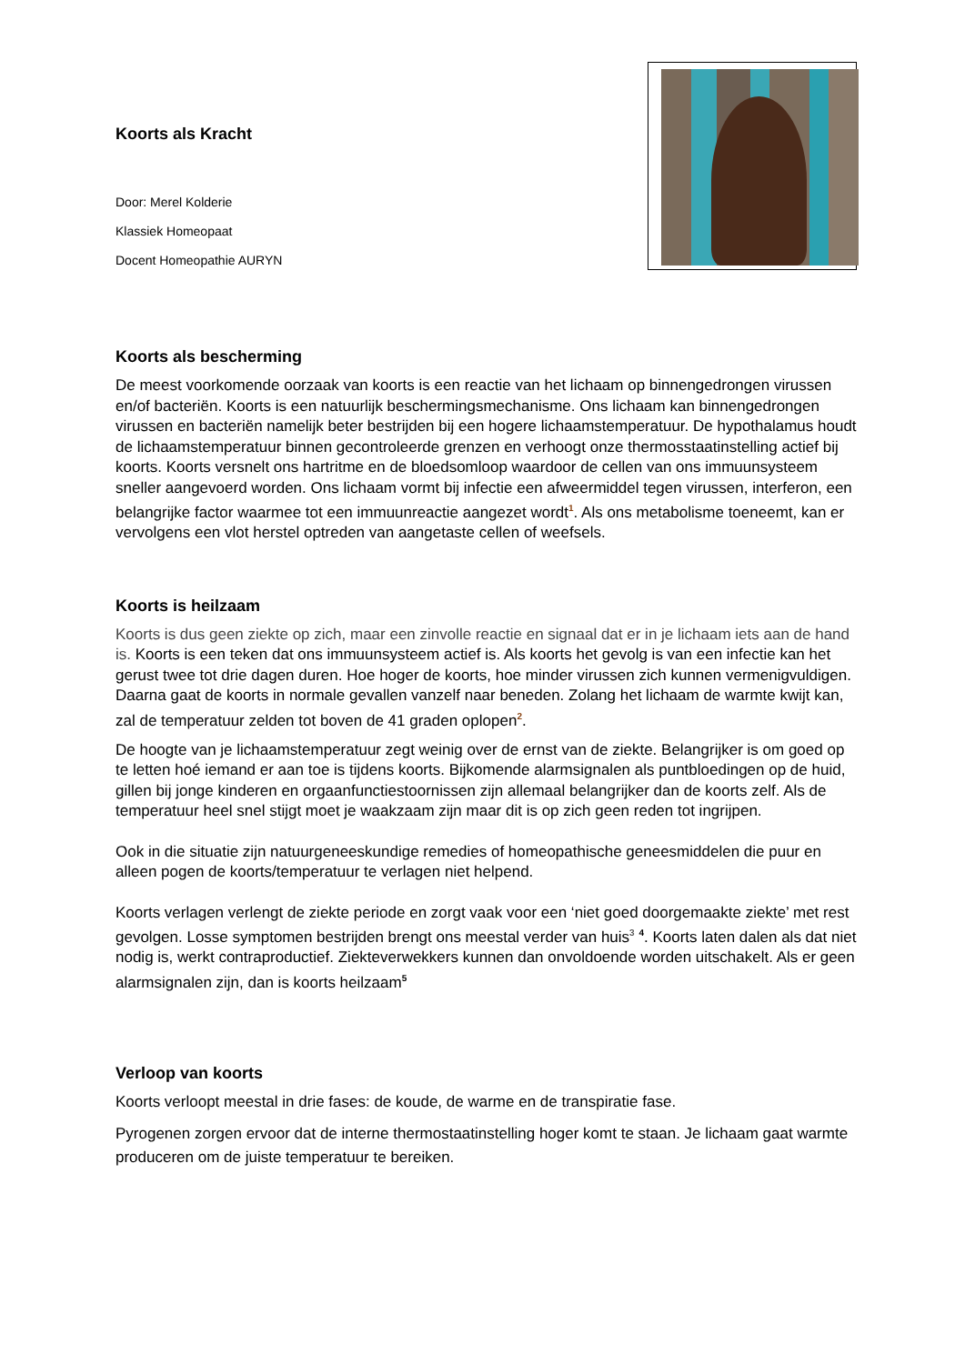Koorts als Kracht
Door: Merel Kolderie
Klassiek Homeopaat
Docent Homeopathie AURYN
Koorts als bescherming
De meest voorkomende oorzaak van koorts is een reactie van het lichaam op binnengedrongen virussen en/of bacteriën. Koorts is een natuurlijk beschermingsmechanisme. Ons lichaam kan binnengedrongen virussen en bacteriën namelijk beter bestrijden bij een hogere lichaamstemperatuur. De hypothalamus houdt de lichaamstemperatuur binnen gecontroleerde grenzen en verhoogt onze thermosstaatinstelling actief bij koorts. Koorts versnelt ons hartritme en de bloedsomloop waardoor de cellen van ons immuunsysteem sneller aangevoerd worden. Ons lichaam vormt bij infectie een afweermiddel tegen virussen, interferon, een belangrijke factor waarmee tot een immuunreactie aangezet wordt<sup>1</sup>. Als ons metabolisme toeneemt, kan er vervolgens een vlot herstel optreden van aangetaste cellen of weefsels.
Koorts is heilzaam
Koorts is dus geen ziekte op zich, maar een zinvolle reactie en signaal dat er in je lichaam iets aan de hand is. Koorts is een teken dat ons immuunsysteem actief is. Als koorts het gevolg is van een infectie kan het gerust twee tot drie dagen duren. Hoe hoger de koorts, hoe minder virussen zich kunnen vermenigvuldigen. Daarna gaat de koorts in normale gevallen vanzelf naar beneden. Zolang het lichaam de warmte kwijt kan, zal de temperatuur zelden tot boven de 41 graden oplopen<sup>2</sup>.
De hoogte van je lichaamstemperatuur zegt weinig over de ernst van de ziekte. Belangrijker is om goed op te letten hoé iemand er aan toe is tijdens koorts. Bijkomende alarmsignalen als puntbloedingen op de huid, gillen bij jonge kinderen en orgaanfunctiestoornissen zijn allemaal belangrijker dan de koorts zelf. Als de temperatuur heel snel stijgt moet je waakzaam zijn maar dit is op zich geen reden tot ingrijpen.
Ook in die situatie zijn natuurgeneeskundige remedies of homeopathische geneesmiddelen die puur en alleen pogen de koorts/temperatuur te verlagen niet helpend.
Koorts verlagen verlengt de ziekte periode en zorgt vaak voor een ‘niet goed doorgemaakte ziekte’ met rest gevolgen. Losse symptomen bestrijden brengt ons meestal verder van huis<sup>3</sup> <sup>4</sup>. Koorts laten dalen als dat niet nodig is, werkt contraproductief. Ziekteverwekkers kunnen dan onvoldoende worden uitschakelt. Als er geen alarmsignalen zijn, dan is koorts heilzaam<sup>5</sup>
Verloop van koorts
Koorts verloopt meestal in drie fases: de koude, de warme en de transpiratie fase.
Pyrogenen zorgen ervoor dat de interne thermostaatinstelling hoger komt te staan. Je lichaam gaat warmte produceren om de juiste temperatuur te bereiken.